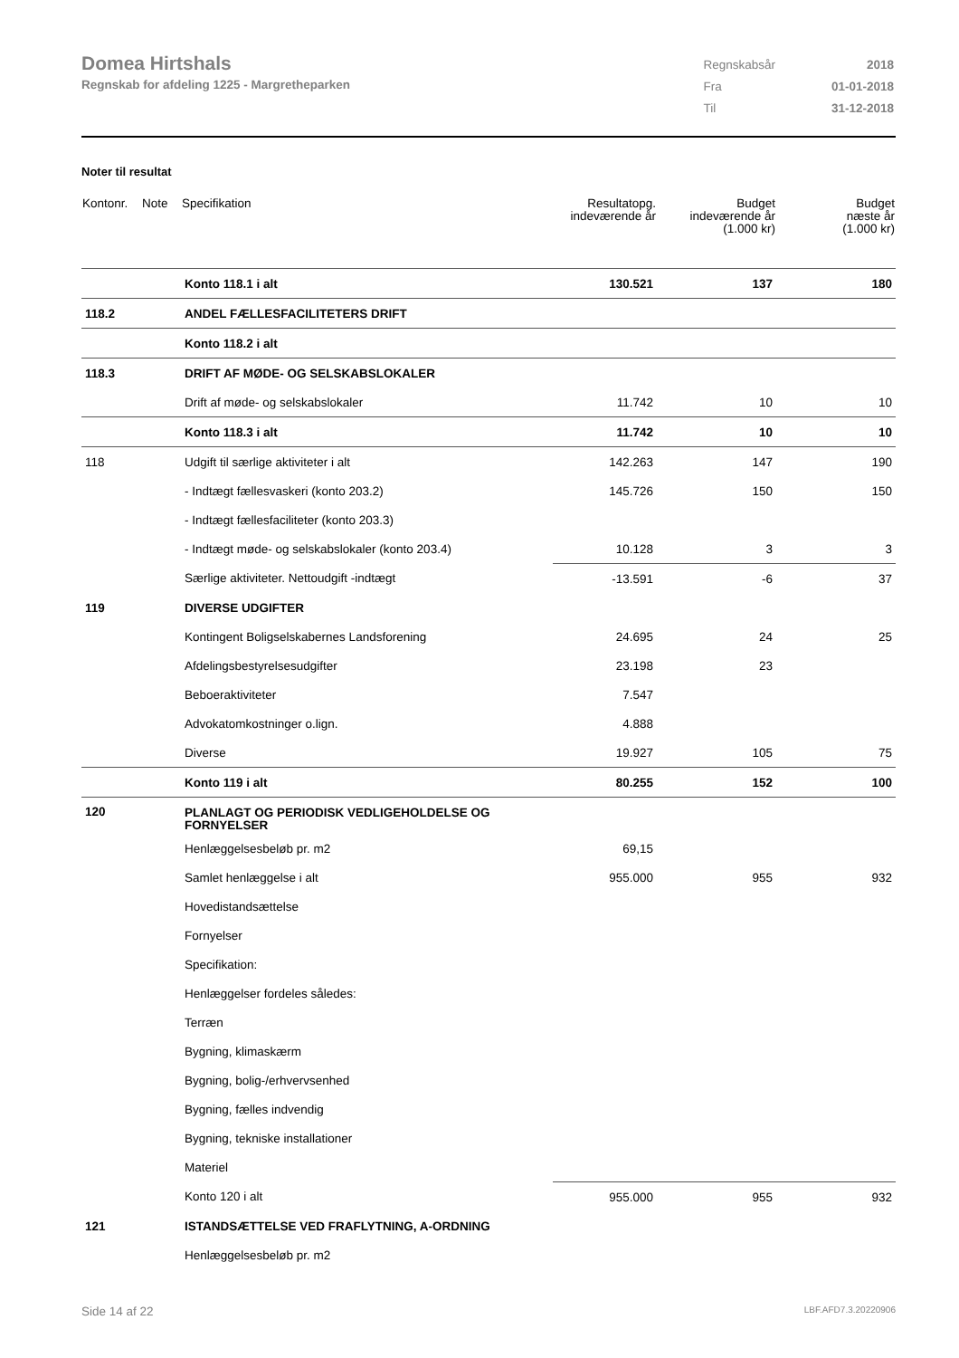Domea Hirtshals
Regnskab for afdeling 1225 - Margretheparken
| Regnskabsår | 2018 |
| Fra | 01-01-2018 |
| Til | 31-12-2018 |
Noter til resultat
| Kontonr. | Note | Specifikation | Resultatopg. indeværende år | Budget indeværende år (1.000 kr) | Budget næste år (1.000 kr) |
| --- | --- | --- | --- | --- | --- |
| | | Konto 118.1 i alt | 130.521 | 137 | 180 |
| 118.2 | | ANDEL FÆLLESFACILITETERS DRIFT | | | |
| | | Konto 118.2 i alt | | | |
| 118.3 | | DRIFT AF MØDE- OG SELSKABSLOKALER | | | |
| | | Drift af møde- og selskabslokaler | 11.742 | 10 | 10 |
| | | Konto 118.3 i alt | 11.742 | 10 | 10 |
| 118 | | Udgift til særlige aktiviteter i alt | 142.263 | 147 | 190 |
| | | - Indtægt fællesvaskeri (konto 203.2) | 145.726 | 150 | 150 |
| | | - Indtægt fællesfaciliteter (konto 203.3) | | | |
| | | - Indtægt møde- og selskabslokaler (konto 203.4) | 10.128 | 3 | 3 |
| | | Særlige aktiviteter. Nettoudgift -indtægt | -13.591 | -6 | 37 |
| 119 | | DIVERSE UDGIFTER | | | |
| | | Kontingent Boligselskabernes Landsforening | 24.695 | 24 | 25 |
| | | Afdelingsbestyrelsesudgifter | 23.198 | 23 | |
| | | Beboeraktiviteter | 7.547 | | |
| | | Advokatomkostninger o.lign. | 4.888 | | |
| | | Diverse | 19.927 | 105 | 75 |
| | | Konto 119 i alt | 80.255 | 152 | 100 |
| 120 | | PLANLAGT OG PERIODISK VEDLIGEHOLDELSE OG FORNYELSER | | | |
| | | Henlæggelsesbeløb pr. m2 | 69,15 | | |
| | | Samlet henlæggelse i alt | 955.000 | 955 | 932 |
| | | Hovedistandsættelse | | | |
| | | Fornyelser | | | |
| | | Specifikation: | | | |
| | | Henlæggelser fordeles således: | | | |
| | | Terræn | | | |
| | | Bygning, klimaskærm | | | |
| | | Bygning, bolig-/erhvervsenhed | | | |
| | | Bygning, fælles indvendig | | | |
| | | Bygning, tekniske installationer | | | |
| | | Materiel | | | |
| | | Konto 120 i alt | 955.000 | 955 | 932 |
| 121 | | ISTANDSÆTTELSE VED FRAFLYTNING, A-ORDNING | | | |
| | | Henlæggelsesbeløb pr. m2 | | | |
Side 14 af 22 LBF.AFD7.3.20220906